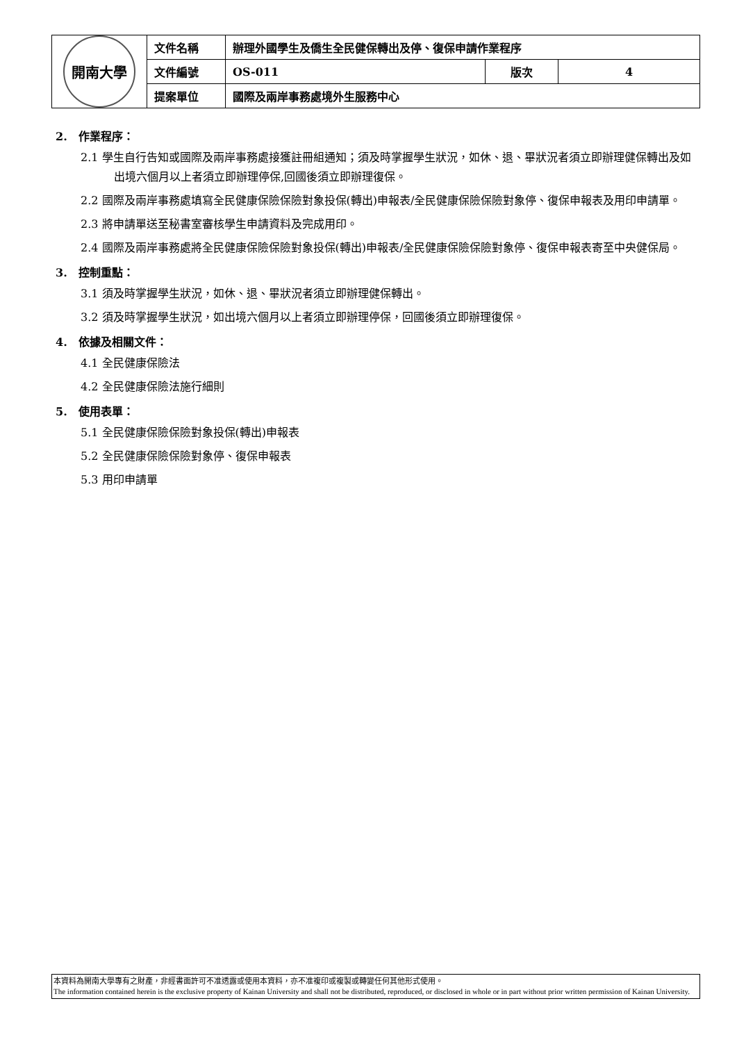| 開南大學 | 文件名稱 | 辦理外國學生及僑生全民健保轉出及停、復保申請作業程序 | | |
| | 文件編號 | OS-011 | 版次 | 4 |
| | 提案單位 | 國際及兩岸事務處境外生服務中心 | | |
2. 作業程序：
2.1 學生自行告知或國際及兩岸事務處接獲註冊組通知；須及時掌握學生狀況，如休、退、畢狀況者須立即辦理健保轉出及如出境六個月以上者須立即辦理停保,回國後須立即辦理復保。
2.2 國際及兩岸事務處填寫全民健康保險保險對象投保(轉出)申報表/全民健康保險保險對象停、復保申報表及用印申請單。
2.3 將申請單送至秘書室審核學生申請資料及完成用印。
2.4 國際及兩岸事務處將全民健康保險保險對象投保(轉出)申報表/全民健康保險保險對象停、復保申報表寄至中央健保局。
3. 控制重點：
3.1 須及時掌握學生狀況，如休、退、畢狀況者須立即辦理健保轉出。
3.2 須及時掌握學生狀況，如出境六個月以上者須立即辦理停保，回國後須立即辦理復保。
4. 依據及相關文件：
4.1 全民健康保險法
4.2 全民健康保險法施行細則
5. 使用表單：
5.1 全民健康保險保險對象投保(轉出)申報表
5.2 全民健康保險保險對象停、復保申報表
5.3 用印申請單
本資料為開南大學專有之財產，非經書面許可不准透露或使用本資料，亦不准複印或複製或轉變任何其他形式使用。
The information contained herein is the exclusive property of Kainan University and shall not be distributed, reproduced, or disclosed in whole or in part without prior written permission of Kainan University.